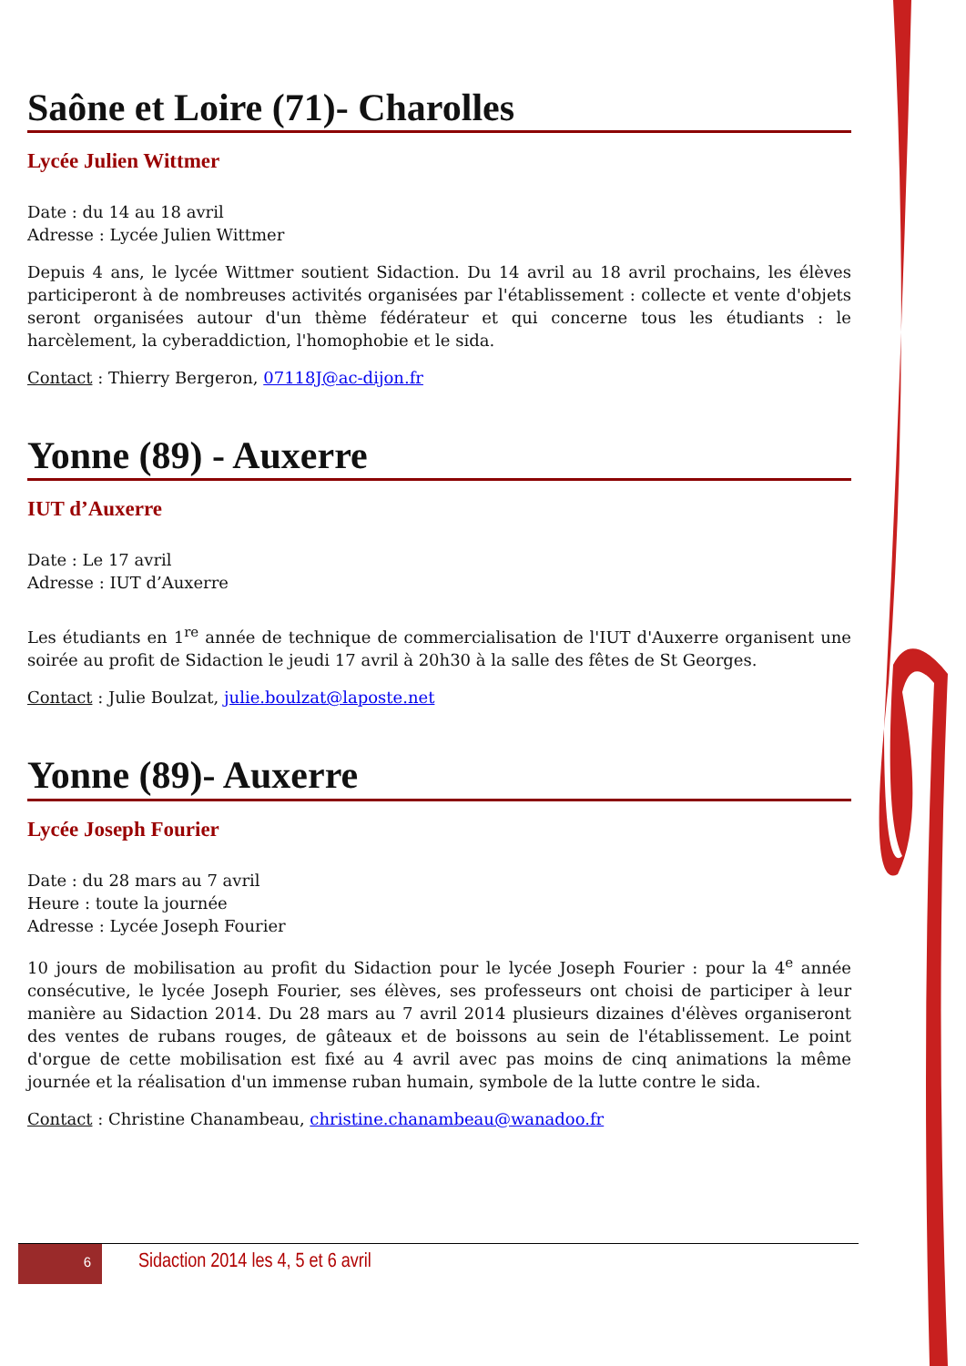Saône et Loire (71)- Charolles
Lycée Julien Wittmer
Date : du 14 au 18 avril
Adresse : Lycée Julien Wittmer
Depuis 4 ans, le lycée Wittmer soutient Sidaction. Du 14 avril au 18 avril prochains, les élèves participeront à de nombreuses activités organisées par l'établissement : collecte et vente d'objets seront organisées autour d'un thème fédérateur et qui concerne tous les étudiants : le harcèlement, la cyberaddiction, l'homophobie et le sida.
Contact : Thierry Bergeron, 07118J@ac-dijon.fr
Yonne (89) - Auxerre
IUT d’Auxerre
Date : Le 17 avril
Adresse : IUT d’Auxerre
Les étudiants en 1<sup>re</sup> année de technique de commercialisation de l'IUT d'Auxerre organisent une soirée au profit de Sidaction le jeudi 17 avril à 20h30 à la salle des fêtes de St Georges.
Contact : Julie Boulzat, julie.boulzat@laposte.net
Yonne (89)- Auxerre
Lycée Joseph Fourier
Date : du 28 mars au 7 avril
Heure : toute la journée
Adresse : Lycée Joseph Fourier
10 jours de mobilisation au profit du Sidaction pour le lycée Joseph Fourier : pour la 4<sup>e</sup> année consécutive, le lycée Joseph Fourier, ses élèves, ses professeurs ont choisi de participer à leur manière au Sidaction 2014. Du 28 mars au 7 avril 2014 plusieurs dizaines d'élèves organiseront des ventes de rubans rouges, de gâteaux et de boissons au sein de l'établissement. Le point d'orgue de cette mobilisation est fixé au 4 avril avec pas moins de cinq animations la même journée et la réalisation d'un immense ruban humain, symbole de la lutte contre le sida.
Contact : Christine Chanambeau, christine.chanambeau@wanadoo.fr
6 Sidaction 2014 les 4, 5 et 6 avril